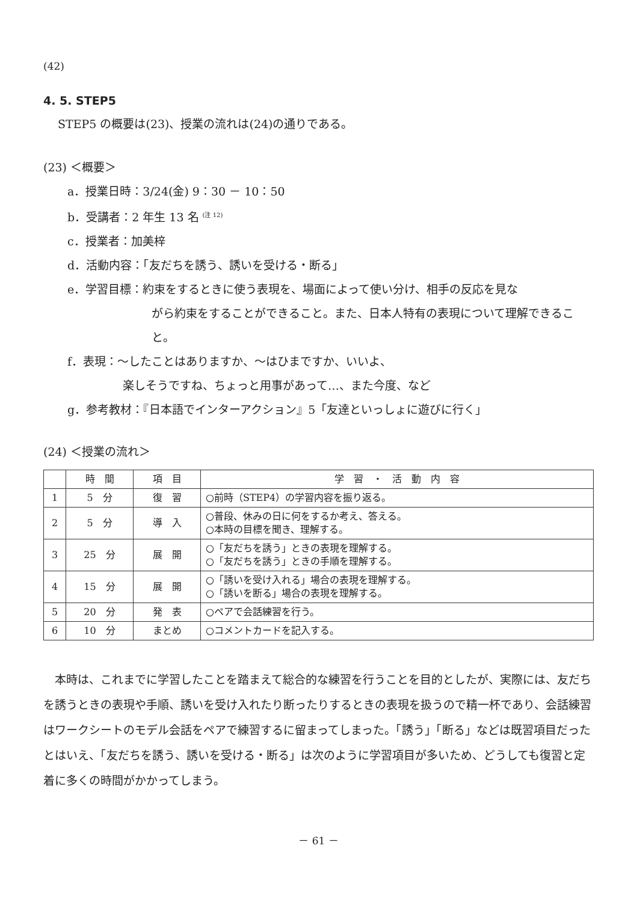(42)
4. 5. STEP5
STEP5 の概要は(23)、授業の流れは(24)の通りである。
(23) ＜概要＞
a．授業日時：3/24(金) 9：30 － 10：50
b．受講者：2 年生 13 名 <sup>(注 12)</sup>
c．授業者：加美梓
d．活動内容：「友だちを誘う、誘いを受ける・断る」
e．学習目標：約束をするときに使う表現を、場面によって使い分け、相手の反応を見な
がら約束をすることができること。また、日本人特有の表現について理解できること。
f．表現：～したことはありますか、～はひまですか、いいよ、
楽しそうですね、ちょっと用事があって…、また今度、など
g．参考教材：『日本語でインターアクション』5「友達といっしょに遊びに行く」
(24) ＜授業の流れ＞
| | 時 間 | 項 目 | 学 習 ・ 活 動 内 容 |
| --- | --- | --- | --- |
| 1 | 5 分 | 復 習 | ○前時（STEP4）の学習内容を振り返る。 |
| 2 | 5 分 | 導 入 | ○普段、休みの日に何をするか考え、答える。 ○本時の目標を聞き、理解する。 |
| 3 | 25 分 | 展 開 | ○「友だちを誘う」ときの表現を理解する。 ○「友だちを誘う」ときの手順を理解する。 |
| 4 | 15 分 | 展 開 | ○「誘いを受け入れる」場合の表現を理解する。 ○「誘いを断る」場合の表現を理解する。 |
| 5 | 20 分 | 発 表 | ○ペアで会話練習を行う。 |
| 6 | 10 分 | まとめ | ○コメントカードを記入する。 |
本時は、これまでに学習したことを踏まえて総合的な練習を行うことを目的としたが、実際には、友だちを誘うときの表現や手順、誘いを受け入れたり断ったりするときの表現を扱うので精一杯であり、会話練習はワークシートのモデル会話をペアで練習するに留まってしまった。「誘う」「断る」などは既習項目だったとはいえ、「友だちを誘う、誘いを受ける・断る」は次のように学習項目が多いため、どうしても復習と定着に多くの時間がかかってしまう。
－ 61 －